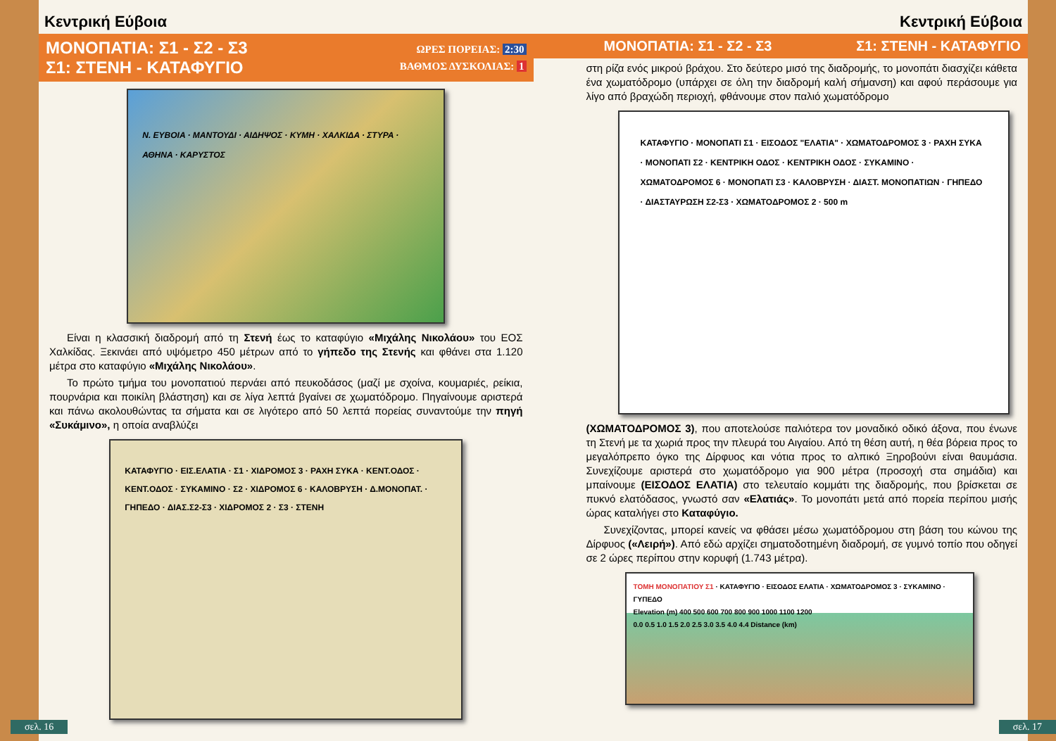Κεντρική Εύβοια
ΜΟΝΟΠΑΤΙΑ: Σ1 - Σ2 - Σ3
Σ1: ΣΤΕΝΗ - ΚΑΤΑΦΥΓΙΟ
ΩΡΕΣ ΠΟΡΕΙΑΣ: 2:30
ΒΑΘΜΟΣ ΔΥΣΚΟΛΙΑΣ: 1
Ν. ΕΥΒΟΙΑ · ΜΑΝΤΟΥΔΙ · ΑΙΔΗΨΟΣ · ΚΥΜΗ · ΧΑΛΚΙΔΑ · ΣΤΥΡΑ · ΑΘΗΝΑ · ΚΑΡΥΣΤΟΣ
Είναι η κλασσική διαδρομή από τη Στενή έως το καταφύγιο «Μιχάλης Νικολάου» του ΕΟΣ Χαλκίδας. Ξεκινάει από υψόμετρο 450 μέτρων από το γήπεδο της Στενής και φθάνει στα 1.120 μέτρα στο καταφύγιο «Μιχάλης Νικολάου».
Το πρώτο τμήμα του μονοπατιού περνάει από πευκοδάσος (μαζί με σχοίνα, κουμαριές, ρείκια, πουρνάρια και ποικίλη βλάστηση) και σε λίγα λεπτά βγαίνει σε χωματόδρομο. Πηγαίνουμε αριστερά και πάνω ακολουθώντας τα σήματα και σε λιγότερο από 50 λεπτά πορείας συναντούμε την πηγή «Συκάμινο», η οποία αναβλύζει
ΚΑΤΑΦΥΓΙΟ · ΕΙΣ.ΕΛΑΤΙΑ · Σ1 · ΧΙΔΡΟΜΟΣ 3 · ΡΑΧΗ ΣΥΚΑ · ΚΕΝΤ.ΟΔΟΣ · ΚΕΝΤ.ΟΔΟΣ · ΣΥΚΑΜΙΝΟ · Σ2 · ΧΙΔΡΟΜΟΣ 6 · ΚΑΛΟΒΡΥΣΗ · Δ.ΜΟΝΟΠΑΤ. · ΓΗΠΕΔΟ · ΔΙΑΣ.Σ2-Σ3 · ΧΙΔΡΟΜΟΣ 2 · Σ3 · ΣΤΕΝΗ
σελ. 16
Κεντρική Εύβοια
ΜΟΝΟΠΑΤΙΑ: Σ1 - Σ2 - Σ3 Σ1: ΣΤΕΝΗ - ΚΑΤΑΦΥΓΙΟ
στη ρίζα ενός μικρού βράχου. Στο δεύτερο μισό της διαδρομής, το μονοπάτι διασχίζει κάθετα ένα χωματόδρομο (υπάρχει σε όλη την διαδρομή καλή σήμανση) και αφού περάσουμε για λίγο από βραχώδη περιοχή, φθάνουμε στον παλιό χωματόδρομο
ΚΑΤΑΦΥΓΙΟ · ΜΟΝΟΠΑΤΙ Σ1 · ΕΙΣΟΔΟΣ "ΕΛΑΤΙΑ" · ΧΩΜΑΤΟΔΡΟΜΟΣ 3 · ΡΑΧΗ ΣΥΚΑ · ΜΟΝΟΠΑΤΙ Σ2 · ΚΕΝΤΡΙΚΗ ΟΔΟΣ · ΚΕΝΤΡΙΚΗ ΟΔΟΣ · ΣΥΚΑΜΙΝΟ · ΧΩΜΑΤΟΔΡΟΜΟΣ 6 · ΜΟΝΟΠΑΤΙ Σ3 · ΚΑΛΟΒΡΥΣΗ · ΔΙΑΣΤ. ΜΟΝΟΠΑΤΙΩΝ · ΓΗΠΕΔΟ · ΔΙΑΣΤΑΥΡΩΣΗ Σ2-Σ3 · ΧΩΜΑΤΟΔΡΟΜΟΣ 2 · 500 m
(ΧΩΜΑΤΟΔΡΟΜΟΣ 3), που αποτελούσε παλιότερα τον μοναδικό οδικό άξονα, που ένωνε τη Στενή με τα χωριά προς την πλευρά του Αιγαίου. Από τη θέση αυτή, η θέα βόρεια προς το μεγαλόπρεπο όγκο της Δίρφυος και νότια προς το αλπικό Ξηροβούνι είναι θαυμάσια. Συνεχίζουμε αριστερά στο χωματόδρομο για 900 μέτρα (προσοχή στα σημάδια) και μπαίνουμε (ΕΙΣΟΔΟΣ ΕΛΑΤΙΑ) στο τελευταίο κομμάτι της διαδρομής, που βρίσκεται σε πυκνό ελατόδασος, γνωστό σαν «Ελατιάς». Το μονοπάτι μετά από πορεία περίπου μισής ώρας καταλήγει στο Καταφύγιο.
Συνεχίζοντας, μπορεί κανείς να φθάσει μέσω χωματόδρομου στη βάση του κώνου της Δίρφυος («Λειρή»). Από εδώ αρχίζει σηματοδοτημένη διαδρομή, σε γυμνό τοπίο που οδηγεί σε 2 ώρες περίπου στην κορυφή (1.743 μέτρα).
ΤΟΜΗ ΜΟΝΟΠΑΤΙΟΥ Σ1 · ΚΑΤΑΦΥΓΙΟ · ΕΙΣΟΔΟΣ ΕΛΑΤΙΑ · ΧΩΜΑΤΟΔΡΟΜΟΣ 3 · ΣΥΚΑΜΙΝΟ · ΓΥΠΕΔΟ
Elevation (m) 400 500 600 700 800 900 1000 1100 1200
0.0 0.5 1.0 1.5 2.0 2.5 3.0 3.5 4.0 4.4 Distance (km)
σελ. 17